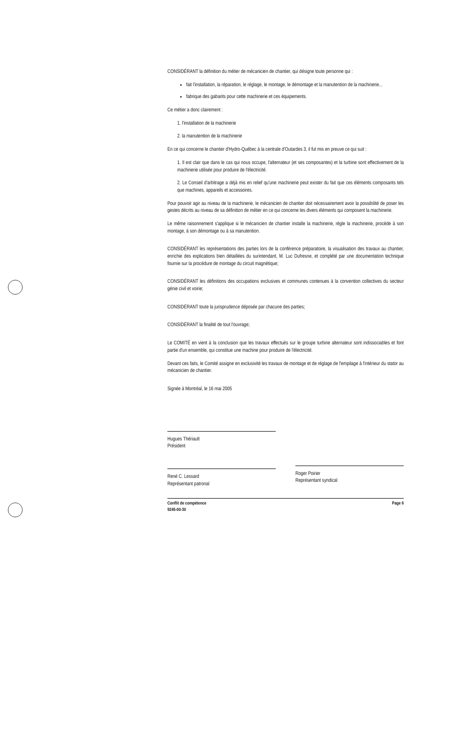CONSIDÉRANT la définition du métier de mécanicien de chantier, qui désigne toute personne qui :
fait l'installation, la réparation, le réglage, le montage, le démontage et la manutention de la machinerie...
fabrique des gabarits pour cette machinerie et ces équipements.
Ce métier a donc clairement :
1. l'installation de la machinerie
2. la manutention de la machinerie
En ce qui concerne le chantier d'Hydro-Québec à la centrale d'Outardes 3, il fut mis en preuve ce qui suit :
1. Il est clair que dans le cas qui nous occupe, l'alternateur (et ses composantes) et la turbine sont effectivement de la machinerie utilisée pour produire de l'électricité.
2. Le Conseil d'arbitrage a déjà mis en relief qu'une machinerie peut exister du fait que ces éléments composants tels que machines, appareils et accessoires.
Pour pouvoir agir au niveau de la machinerie, le mécanicien de chantier doit nécessairement avoir la possibilité de poser les gestes décrits au niveau de sa définition de métier en ce qui concerne les divers éléments qui composent la machinerie.
Le même raisonnement s'applique si le mécanicien de chantier installe la machinerie, règle la machinerie, procède à son montage, à son démontage ou à sa manutention.
CONSIDÉRANT les représentations des parties lors de la conférence préparatoire, la visualisation des travaux au chantier, enrichie des explications bien détaillées du surintendant, M. Luc Dufresne, et complété par une documentation technique fournie sur la procédure de montage du circuit magnétique;
CONSIDÉRANT les définitions des occupations exclusives et communes contenues à la convention collectives du secteur génie civil et voirie;
CONSIDÉRANT toute la jurisprudence déposée par chacune des parties;
CONSIDÉRANT la finalité de tout l'ouvrage;
Le COMITÉ en vient à la conclusion que les travaux effectués sur le groupe turbine alternateur sont indissociables et font partie d'un ensemble, qui constitue une machine pour produire de l'électricité.
Devant ces faits, le Comité assigne en exclusivité les travaux de montage et de réglage de l'empilage à l'intérieur du stator au mécanicien de chantier.
Signée à Montréal, le 16 mai 2005
Hugues Thériault
Président
René C. Lessard
Représentant patronal
Roger Poirier
Représentant syndical
Conflit de compétence
9245-00-30
Page 6